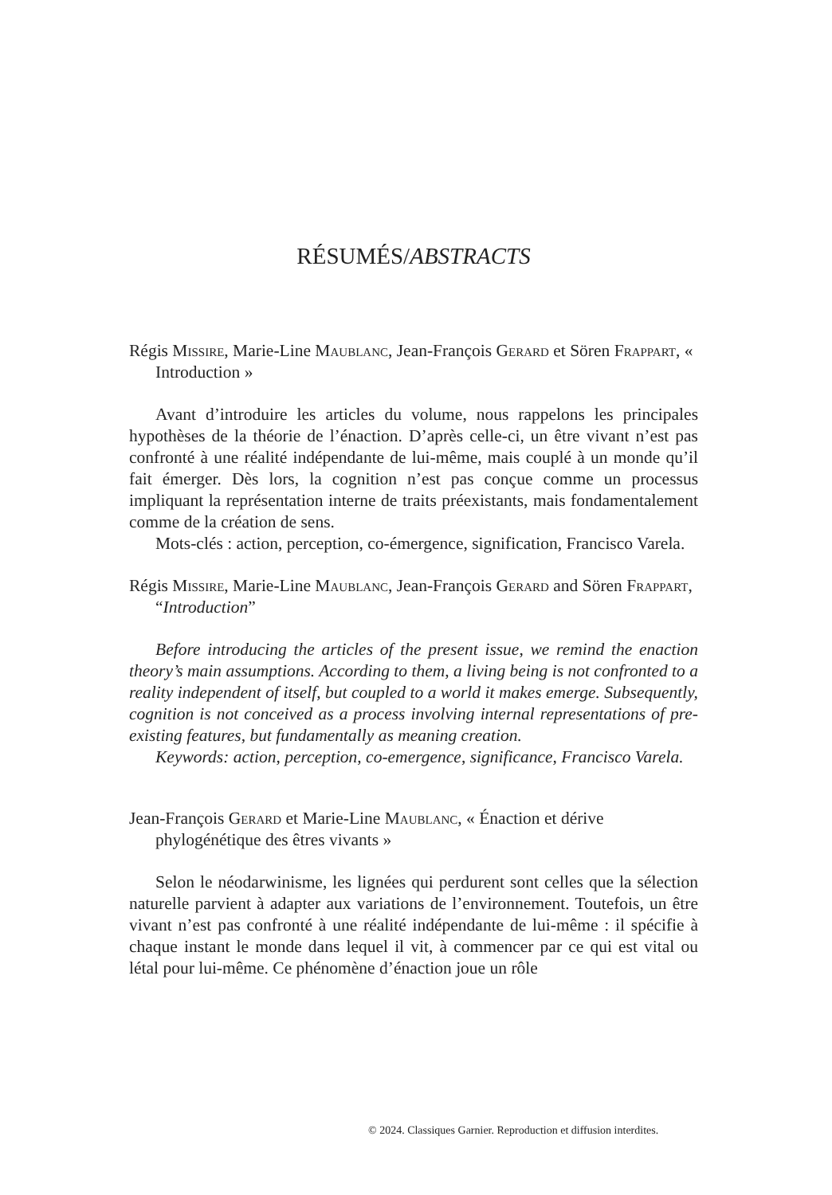RÉSUMÉS/ABSTRACTS
Régis Missire, Marie-Line Maublanc, Jean-François Gerard et Sören Frappart, « Introduction »
Avant d’introduire les articles du volume, nous rappelons les principales hypothèses de la théorie de l’énaction. D’après celle-ci, un être vivant n’est pas confronté à une réalité indépendante de lui-même, mais couplé à un monde qu’il fait émerger. Dès lors, la cognition n’est pas conçue comme un processus impliquant la représentation interne de traits préexistants, mais fondamentalement comme de la création de sens.
Mots-clés : action, perception, co-émergence, signification, Francisco Varela.
Régis Missire, Marie-Line Maublanc, Jean-François Gerard and Sören Frappart, “Introduction”
Before introducing the articles of the present issue, we remind the enaction theory’s main assumptions. According to them, a living being is not confronted to a reality independent of itself, but coupled to a world it makes emerge. Subsequently, cognition is not conceived as a process involving internal representations of pre-existing features, but fundamentally as meaning creation.
Keywords: action, perception, co-emergence, significance, Francisco Varela.
Jean-François Gerard et Marie-Line Maublanc, « Énaction et dérive phylogénétique des êtres vivants »
Selon le néodarwinisme, les lignées qui perdurent sont celles que la sélection naturelle parvient à adapter aux variations de l’environnement. Toutefois, un être vivant n’est pas confronté à une réalité indépendante de lui-même : il spécifie à chaque instant le monde dans lequel il vit, à commencer par ce qui est vital ou létal pour lui-même. Ce phénomène d’énaction joue un rôle
© 2024. Classiques Garnier. Reproduction et diffusion interdites.